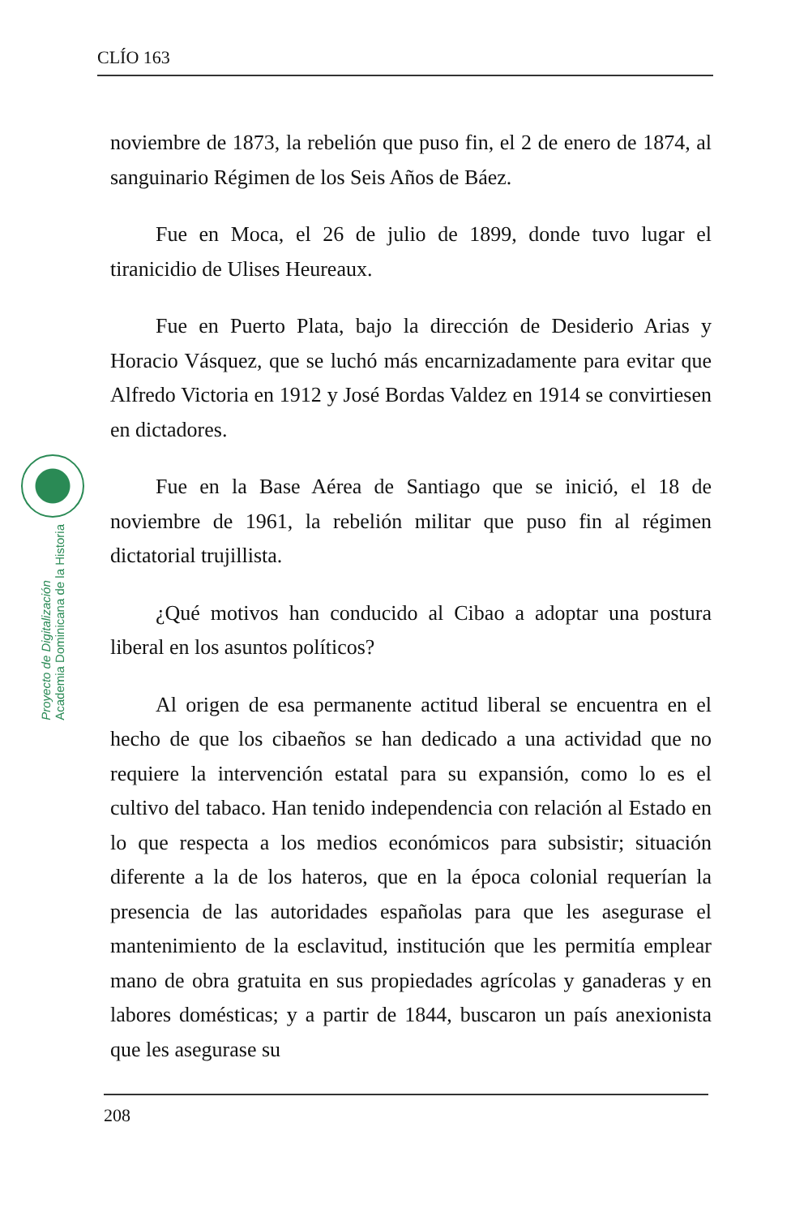CLÍO 163
Proyecto de Digitalización
Academia Dominicana de la Historia
noviembre de 1873, la rebelión que puso fin, el 2 de enero de 1874, al sanguinario Régimen de los Seis Años de Báez.
Fue en Moca, el 26 de julio de 1899, donde tuvo lugar el tiranicidio de Ulises Heureaux.
Fue en Puerto Plata, bajo la dirección de Desiderio Arias y Horacio Vásquez, que se luchó más encarnizadamente para evitar que Alfredo Victoria en 1912 y José Bordas Valdez en 1914 se convirtiesen en dictadores.
Fue en la Base Aérea de Santiago que se inició, el 18 de noviembre de 1961, la rebelión militar que puso fin al régimen dictatorial trujillista.
¿Qué motivos han conducido al Cibao a adoptar una postura liberal en los asuntos políticos?
Al origen de esa permanente actitud liberal se encuentra en el hecho de que los cibaeños se han dedicado a una actividad que no requiere la intervención estatal para su expansión, como lo es el cultivo del tabaco. Han tenido independencia con relación al Estado en lo que respecta a los medios económicos para subsistir; situación diferente a la de los hateros, que en la época colonial requerían la presencia de las autoridades españolas para que les asegurase el mantenimiento de la esclavitud, institución que les permitía emplear mano de obra gratuita en sus propiedades agrícolas y ganaderas y en labores domésticas; y a partir de 1844, buscaron un país anexionista que les asegurase su
208